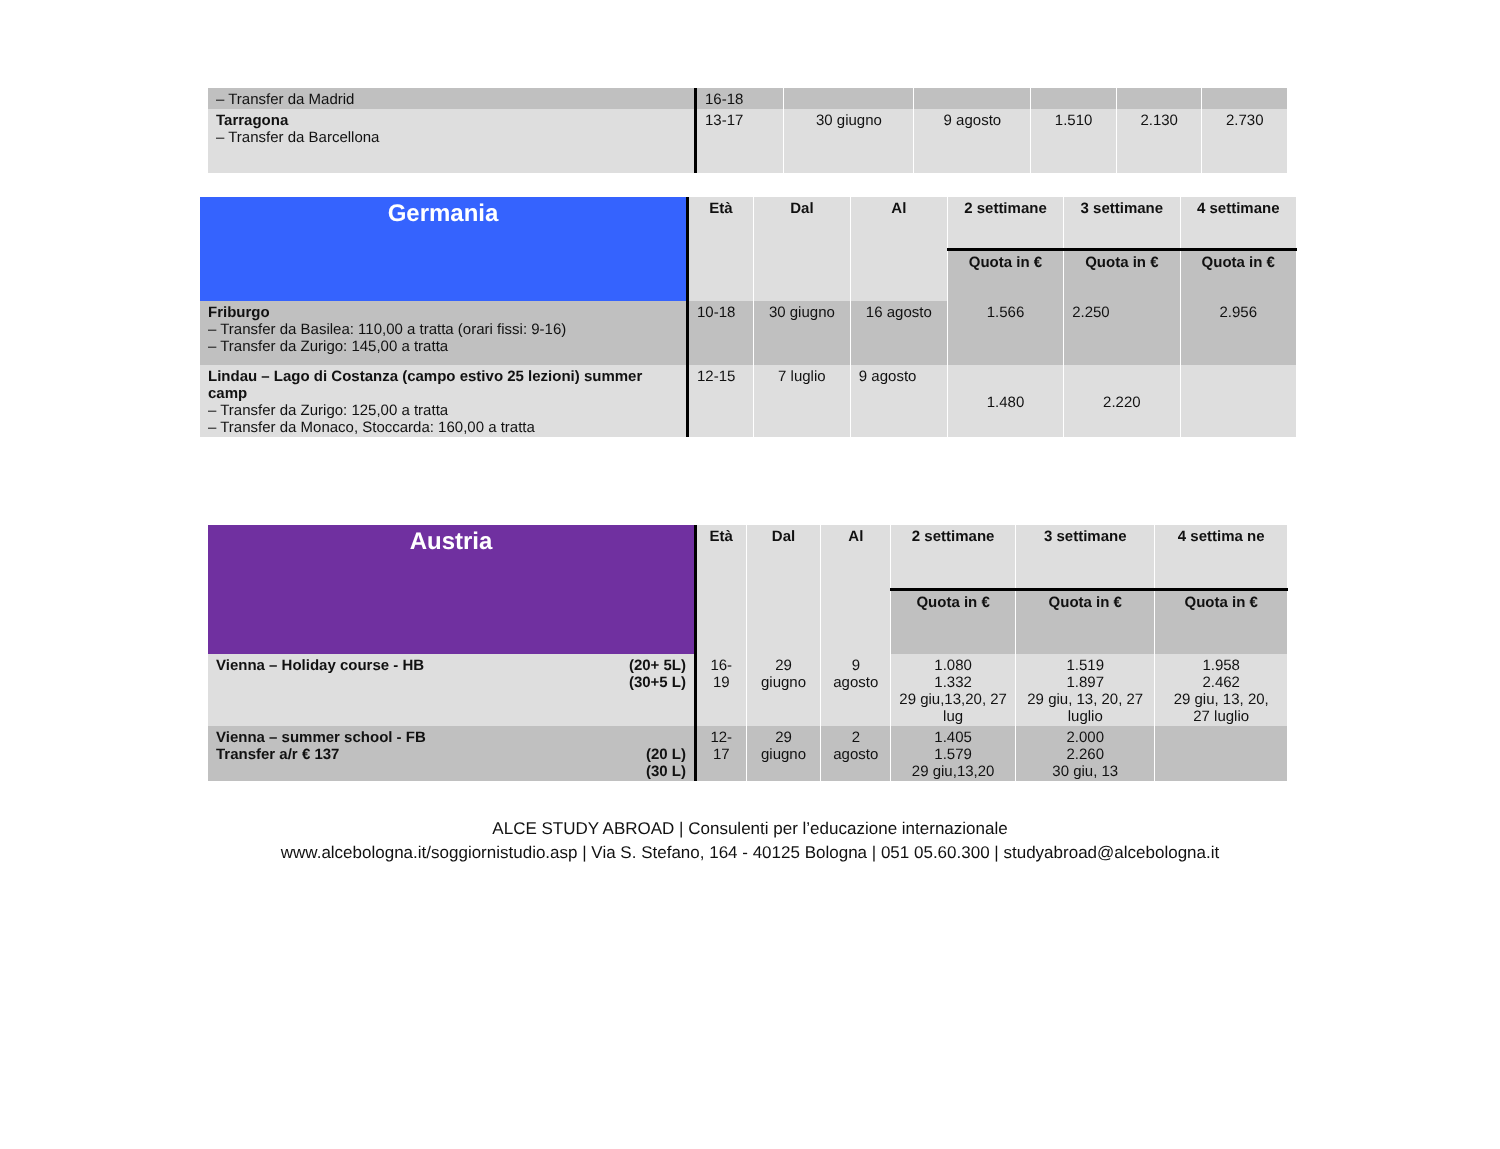| – Transfer da Madrid | 16-18 | | | | | |
| Tarragona – Transfer da Barcellona | 13-17 | 30 giugno | 9 agosto | 1.510 | 2.130 | 2.730 |
| Germania | Età | Dal | Al | 2 settimane | 3 settimane | 4 settimane |
| --- | --- | --- | --- | --- | --- | --- |
| | | | | Quota in € | Quota in € | Quota in € |
| Friburgo – Transfer da Basilea: 110,00 a tratta (orari fissi: 9-16) – Transfer da Zurigo: 145,00 a tratta | 10-18 | 30 giugno | 16 agosto | 1.566 | 2.250 | 2.956 |
| Lindau – Lago di Costanza (campo estivo 25 lezioni) summer camp – Transfer da Zurigo: 125,00 a tratta – Transfer da Monaco, Stoccarda: 160,00 a tratta | 12-15 | 7 luglio | 9 agosto | 1.480 | 2.220 | |
| Austria | Età | Dal | Al | 2 settimane | 3 settimane | 4 settima ne |
| --- | --- | --- | --- | --- | --- | --- |
| | | | | Quota in € | Quota in € | Quota in € |
| Vienna – Holiday course - HB (20+ 5L) (30+5 L) | 16-19 | 29 giugno | 9 agosto | 1.080 1.332 29 giu,13,20, 27 lug | 1.519 1.897 29 giu, 13, 20, 27 luglio | 1.958 2.462 29 giu, 13, 20, 27 luglio |
| Vienna – summer school - FB Transfer a/r € 137 (20 L) (30 L) | 12-17 | 29 giugno | 2 agosto | 1.405 1.579 29 giu,13,20 | 2.000 2.260 30 giu, 13 | |
ALCE STUDY ABROAD | Consulenti per l’educazione internazionale
www.alcebologna.it/soggiornistudio.asp | Via S. Stefano, 164 - 40125 Bologna | 051 05.60.300 | studyabroad@alcebologna.it